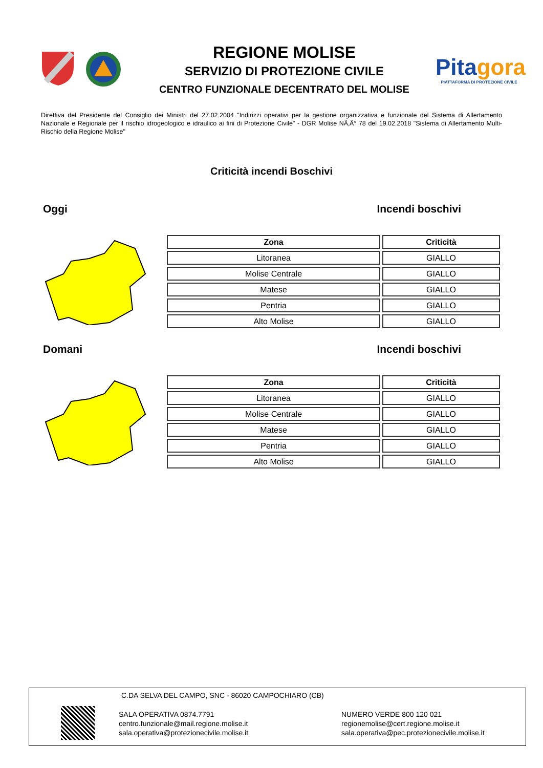REGIONE MOLISE
SERVIZIO DI PROTEZIONE CIVILE
CENTRO FUNZIONALE DECENTRATO DEL MOLISE
Pitagora
PIATTAFORMA DI PROTEZIONE CIVILE
Direttiva del Presidente del Consiglio dei Ministri del 27.02.2004 "Indirizzi operativi per la gestione organizzativa e funzionale del Sistema di Allertamento Nazionale e Regionale per il rischio idrogeologico e idraulico ai fini di Protezione Civile" - DGR Molise NÃ‚Â° 78 del 19.02.2018 "Sistema di Allertamento Multi-Rischio della Regione Molise"
Criticità incendi Boschivi
Oggi Incendi boschivi
| Zona | Criticità |
| --- | --- |
| Litoranea | GIALLO |
| Molise Centrale | GIALLO |
| Matese | GIALLO |
| Pentria | GIALLO |
| Alto Molise | GIALLO |
Domani Incendi boschivi
| Zona | Criticità |
| --- | --- |
| Litoranea | GIALLO |
| Molise Centrale | GIALLO |
| Matese | GIALLO |
| Pentria | GIALLO |
| Alto Molise | GIALLO |
C.DA SELVA DEL CAMPO, SNC - 86020 CAMPOCHIARO (CB)
SALA OPERATIVA 0874.7791
centro.funzionale@mail.regione.molise.it
sala.operativa@protezionecivile.molise.it
NUMERO VERDE 800 120 021
regionemolise@cert.regione.molise.it
sala.operativa@pec.protezionecivile.molise.it